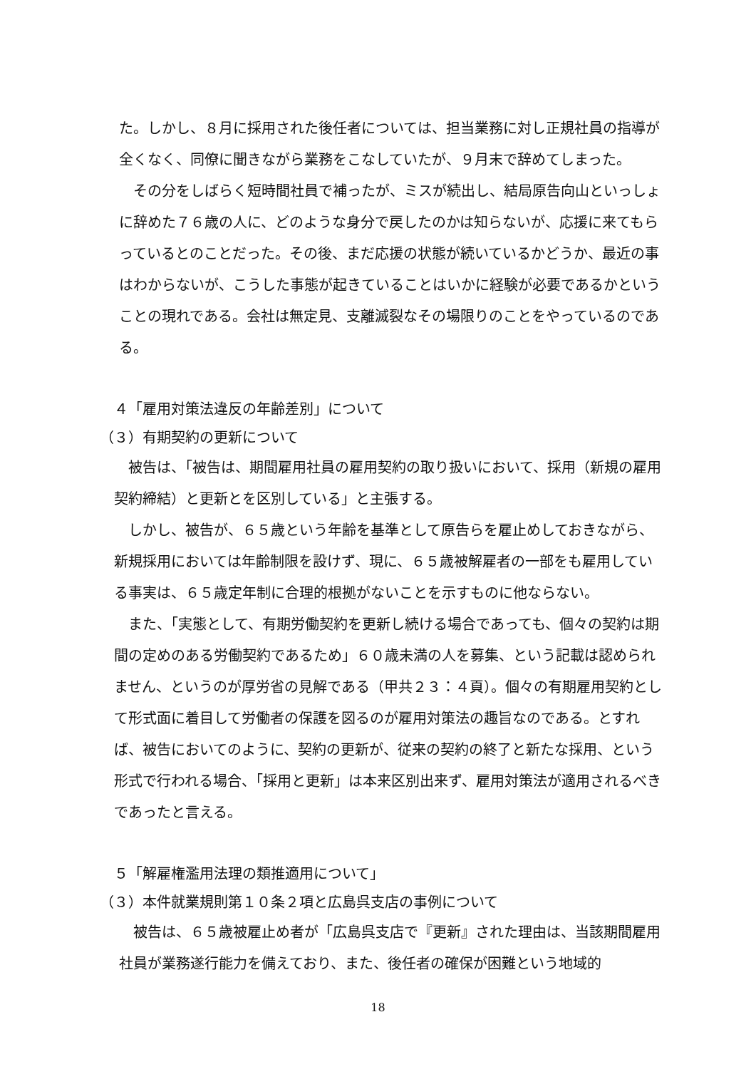た。しかし、８月に採用された後任者については、担当業務に対し正規社員の指導が全くなく、同僚に聞きながら業務をこなしていたが、９月末で辞めてしまった。
　その分をしばらく短時間社員で補ったが、ミスが続出し、結局原告向山といっしょに辞めた７６歳の人に、どのような身分で戻したのかは知らないが、応援に来てもらっているとのことだった。その後、まだ応援の状態が続いているかどうか、最近の事はわからないが、こうした事態が起きていることはいかに経験が必要であるかということの現れである。会社は無定見、支離滅裂なその場限りのことをやっているのである。
４「雇用対策法違反の年齢差別」について
（３）有期契約の更新について
　被告は、「被告は、期間雇用社員の雇用契約の取り扱いにおいて、採用（新規の雇用契約締結）と更新とを区別している」と主張する。
　しかし、被告が、６５歳という年齢を基準として原告らを雇止めしておきながら、新規採用においては年齢制限を設けず、現に、６５歳被解雇者の一部をも雇用している事実は、６５歳定年制に合理的根拠がないことを示すものに他ならない。
　また、「実態として、有期労働契約を更新し続ける場合であっても、個々の契約は期間の定めのある労働契約であるため」６０歳未満の人を募集、という記載は認められません、というのが厚労省の見解である（甲共２３：４頁）。個々の有期雇用契約として形式面に着目して労働者の保護を図るのが雇用対策法の趣旨なのである。とすれば、被告においてのように、契約の更新が、従来の契約の終了と新たな採用、という形式で行われる場合、「採用と更新」は本来区別出来ず、雇用対策法が適用されるべきであったと言える。
５「解雇権濫用法理の類推適用について」
（３）本件就業規則第１０条２項と広島呉支店の事例について
　被告は、６５歳被雇止め者が「広島呉支店で『更新』された理由は、当該期間雇用社員が業務遂行能力を備えており、また、後任者の確保が困難という地域的
18